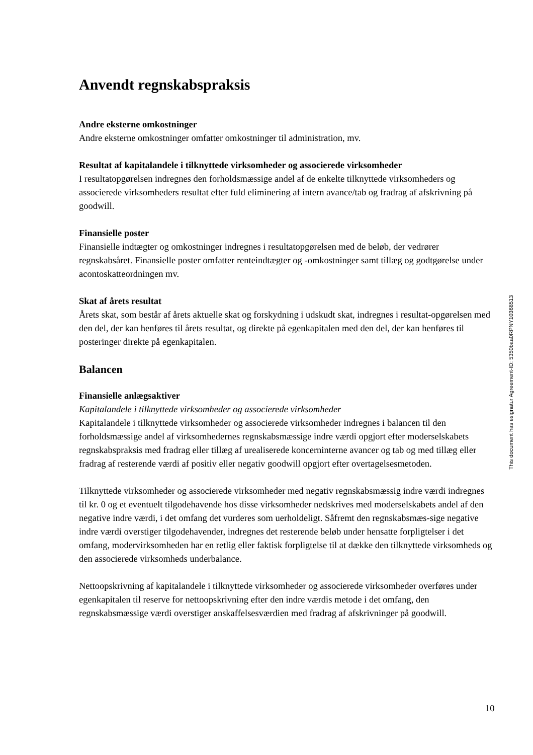Anvendt regnskabspraksis
Andre eksterne omkostninger
Andre eksterne omkostninger omfatter omkostninger til administration, mv.
Resultat af kapitalandele i tilknyttede virksomheder og associerede virksomheder
I resultatopgørelsen indregnes den forholdsmæssige andel af de enkelte tilknyttede virksomheders og associerede virksomheders resultat efter fuld eliminering af intern avance/tab og fradrag af afskrivning på goodwill.
Finansielle poster
Finansielle indtægter og omkostninger indregnes i resultatopgørelsen med de beløb, der vedrører regnskabsåret. Finansielle poster omfatter renteindtægter og -omkostninger samt tillæg og godtgørelse under acontoskatteordningen mv.
Skat af årets resultat
Årets skat, som består af årets aktuelle skat og forskydning i udskudt skat, indregnes i resultat-opgørelsen med den del, der kan henføres til årets resultat, og direkte på egenkapitalen med den del, der kan henføres til posteringer direkte på egenkapitalen.
Balancen
Finansielle anlægsaktiver
Kapitalandele i tilknyttede virksomheder og associerede virksomheder
Kapitalandele i tilknyttede virksomheder og associerede virksomheder indregnes i balancen til den forholdsmæssige andel af virksomhedernes regnskabsmæssige indre værdi opgjort efter moderselskabets regnskabspraksis med fradrag eller tillæg af urealiserede koncerninterne avancer og tab og med tillæg eller fradrag af resterende værdi af positiv eller negativ goodwill opgjort efter overtagelsesmetoden.
Tilknyttede virksomheder og associerede virksomheder med negativ regnskabsmæssig indre værdi indregnes til kr. 0 og et eventuelt tilgodehavende hos disse virksomheder nedskrives med moderselskabets andel af den negative indre værdi, i det omfang det vurderes som uerholdeligt. Såfremt den regnskabsmæs-sige negative indre værdi overstiger tilgodehavender, indregnes det resterende beløb under hensatte forpligtelser i det omfang, modervirksomheden har en retlig eller faktisk forpligtelse til at dække den tilknyttede virksomheds og den associerede virksomheds underbalance.
Nettoopskrivning af kapitalandele i tilknyttede virksomheder og associerede virksomheder overføres under egenkapitalen til reserve for nettoopskrivning efter den indre værdis metode i det omfang, den regnskabsmæssige værdi overstiger anskaffelsesværdien med fradrag af afskrivninger på goodwill.
This document has esignatur Agreement-ID: 5350baa0RPNY10368513
10